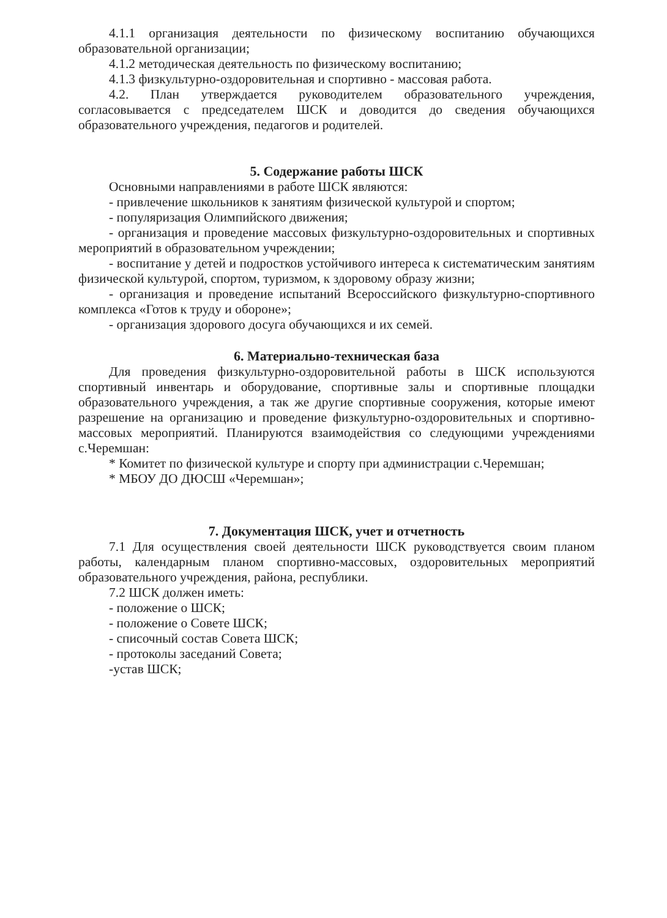4.1.1 организация деятельности по физическому воспитанию обучающихся образовательной организации;
4.1.2 методическая деятельность по физическому воспитанию;
4.1.3 физкультурно-оздоровительная и спортивно - массовая работа.
4.2. План утверждается руководителем образовательного учреждения, согласовывается с председателем ШСК и доводится до сведения обучающихся образовательного учреждения, педагогов и родителей.
5. Содержание работы ШСК
Основными направлениями в работе ШСК являются:
- привлечение школьников к занятиям физической культурой и спортом;
- популяризация Олимпийского движения;
- организация и проведение массовых физкультурно-оздоровительных и спортивных мероприятий в образовательном учреждении;
- воспитание у детей и подростков устойчивого интереса к систематическим занятиям физической культурой, спортом, туризмом, к здоровому образу жизни;
- организация и проведение испытаний Всероссийского физкультурно-спортивного комплекса «Готов к труду и обороне»;
- организация здорового досуга обучающихся и их семей.
6. Материально-техническая база
Для проведения физкультурно-оздоровительной работы в ШСК используются спортивный инвентарь и оборудование, спортивные залы и спортивные площадки образовательного учреждения, а так же другие спортивные сооружения, которые имеют разрешение на организацию и проведение физкультурно-оздоровительных и спортивно-массовых мероприятий. Планируются взаимодействия со следующими учреждениями с.Черемшан:
* Комитет по физической культуре и спорту при администрации с.Черемшан;
* МБОУ ДО ДЮСШ «Черемшан»;
7. Документация ШСК, учет и отчетность
7.1 Для осуществления своей деятельности ШСК руководствуется своим планом работы, календарным планом спортивно-массовых, оздоровительных мероприятий образовательного учреждения, района, республики.
7.2 ШСК должен иметь:
- положение о ШСК;
- положение о Совете ШСК;
- списочный состав Совета ШСК;
- протоколы заседаний Совета;
-устав ШСК;